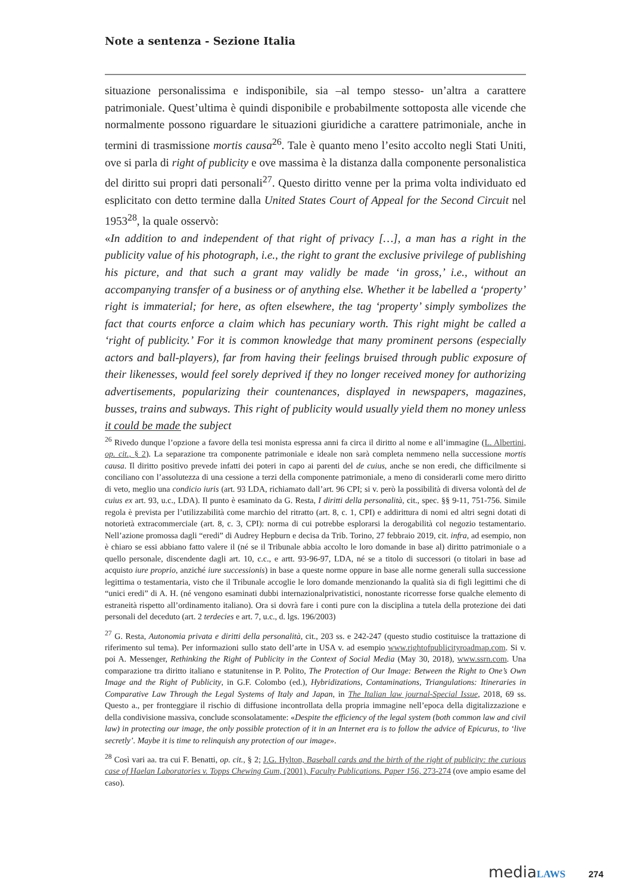Note a sentenza - Sezione Italia
situazione personalissima e indisponibile, sia –al tempo stesso- un’altra a carattere patrimoniale. Quest’ultima è quindi disponibile e probabilmente sottoposta alle vicende che normalmente possono riguardare le situazioni giuridiche a carattere patrimoniale, anche in termini di trasmissione mortis causa<sup>26</sup>. Tale è quanto meno l’esito accolto negli Stati Uniti, ove si parla di right of publicity e ove massima è la distanza dalla componente personalistica del diritto sui propri dati personali<sup>27</sup>. Questo diritto venne per la prima volta individuato ed esplicitato con detto termine dalla United States Court of Appeal for the Second Circuit nel 1953<sup>28</sup>, la quale osservò:
«In addition to and independent of that right of privacy […], a man has a right in the publicity value of his photograph, i.e., the right to grant the exclusive privilege of publishing his picture, and that such a grant may validly be made ‘in gross,’ i.e., without an accompanying transfer of a business or of anything else. Whether it be labelled a ‘property’ right is immaterial; for here, as often elsewhere, the tag ‘property’ simply symbolizes the fact that courts enforce a claim which has pecuniary worth. This right might be called a ‘right of publicity.’ For it is common knowledge that many prominent persons (especially actors and ball-players), far from having their feelings bruised through public exposure of their likenesses, would feel sorely deprived if they no longer received money for authorizing advertisements, popularizing their countenances, displayed in newspapers, magazines, busses, trains and subways. This right of publicity would usually yield them no money unless it could be made the subject
<sup>26</sup> Rivedo dunque l’opzione a favore della tesi monista espressa anni fa circa il diritto al nome e all’immagine (L. Albertini, op. cit., § 2). La separazione tra componente patrimoniale e ideale non sarà completa nemmeno nella successione mortis causa. Il diritto positivo prevede infatti dei poteri in capo ai parenti del de cuius, anche se non eredi, che difficilmente si conciliano con l’assolutezza di una cessione a terzi della componente patrimoniale, a meno di considerarli come mero diritto di veto, meglio una condicio iuris (art. 93 LDA, richiamato dall’art. 96 CPI; si v. però la possibilità di diversa volontà del de cuius ex art. 93, u.c., LDA). Il punto è esaminato da G. Resta, I diritti della personalità, cit., spec. §§ 9-11, 751-756. Simile regola è prevista per l’utilizzabilità come marchio del ritratto (art. 8, c. 1, CPI) e addirittura di nomi ed altri segni dotati di notorietà extracommerciale (art. 8, c. 3, CPI): norma di cui potrebbe esplorarsi la derogabilità col negozio testamentario. Nell’azione promossa dagli “eredi” di Audrey Hepburn e decisa da Trib. Torino, 27 febbraio 2019, cit. infra, ad esempio, non è chiaro se essi abbiano fatto valere il (né se il Tribunale abbia accolto le loro domande in base al) diritto patrimoniale o a quello personale, discendente dagli art. 10, c.c., e artt. 93-96-97, LDA, né se a titolo di successori (o titolari in base ad acquisto iure proprio, anziché iure successionis) in base a queste norme oppure in base alle norme generali sulla successione legittima o testamentaria, visto che il Tribunale accoglie le loro domande menzionando la qualità sia di figli legittimi che di “unici eredi” di A. H. (né vengono esaminati dubbi internazionalprivatistici, nonostante ricorresse forse qualche elemento di estraneità rispetto all’ordinamento italiano). Ora si dovrà fare i conti pure con la disciplina a tutela della protezione dei dati personali del deceduto (art. 2 terdecies e art. 7, u.c., d. lgs. 196/2003)
<sup>27</sup> G. Resta, Autonomia privata e diritti della personalità, cit., 203 ss. e 242-247 (questo studio costituisce la trattazione di riferimento sul tema). Per informazioni sullo stato dell’arte in USA v. ad esempio www.rightofpublicityroadmap.com. Si v. poi A. Messenger, Rethinking the Right of Publicity in the Context of Social Media (May 30, 2018), www.ssrn.com. Una comparazione tra diritto italiano e statunitense in P. Polito, The Protection of Our Image: Between the Right to One’s Own Image and the Right of Publicity, in G.F. Colombo (ed.), Hybridizations, Contaminations, Triangulations: Itineraries in Comparative Law Through the Legal Systems of Italy and Japan, in The Italian law journal-Special Issue, 2018, 69 ss. Questo a., per fronteggiare il rischio di diffusione incontrollata della propria immagine nell’epoca della digitalizzazione e della condivisione massiva, conclude sconsolatamente: «Despite the efficiency of the legal system (both common law and civil law) in protecting our image, the only possible protection of it in an Internet era is to follow the advice of Epicurus, to ‘live secretly’. Maybe it is time to relinquish any protection of our image».
<sup>28</sup> Così vari aa. tra cui F. Benatti, op. cit., § 2; J.G. Hylton, Baseball cards and the birth of the right of publicity: the curious case of Haelan Laboratories v. Topps Chewing Gum, (2001), Faculty Publications. Paper 156, 273-274 (ove ampio esame del caso).
mediaLAWS 274